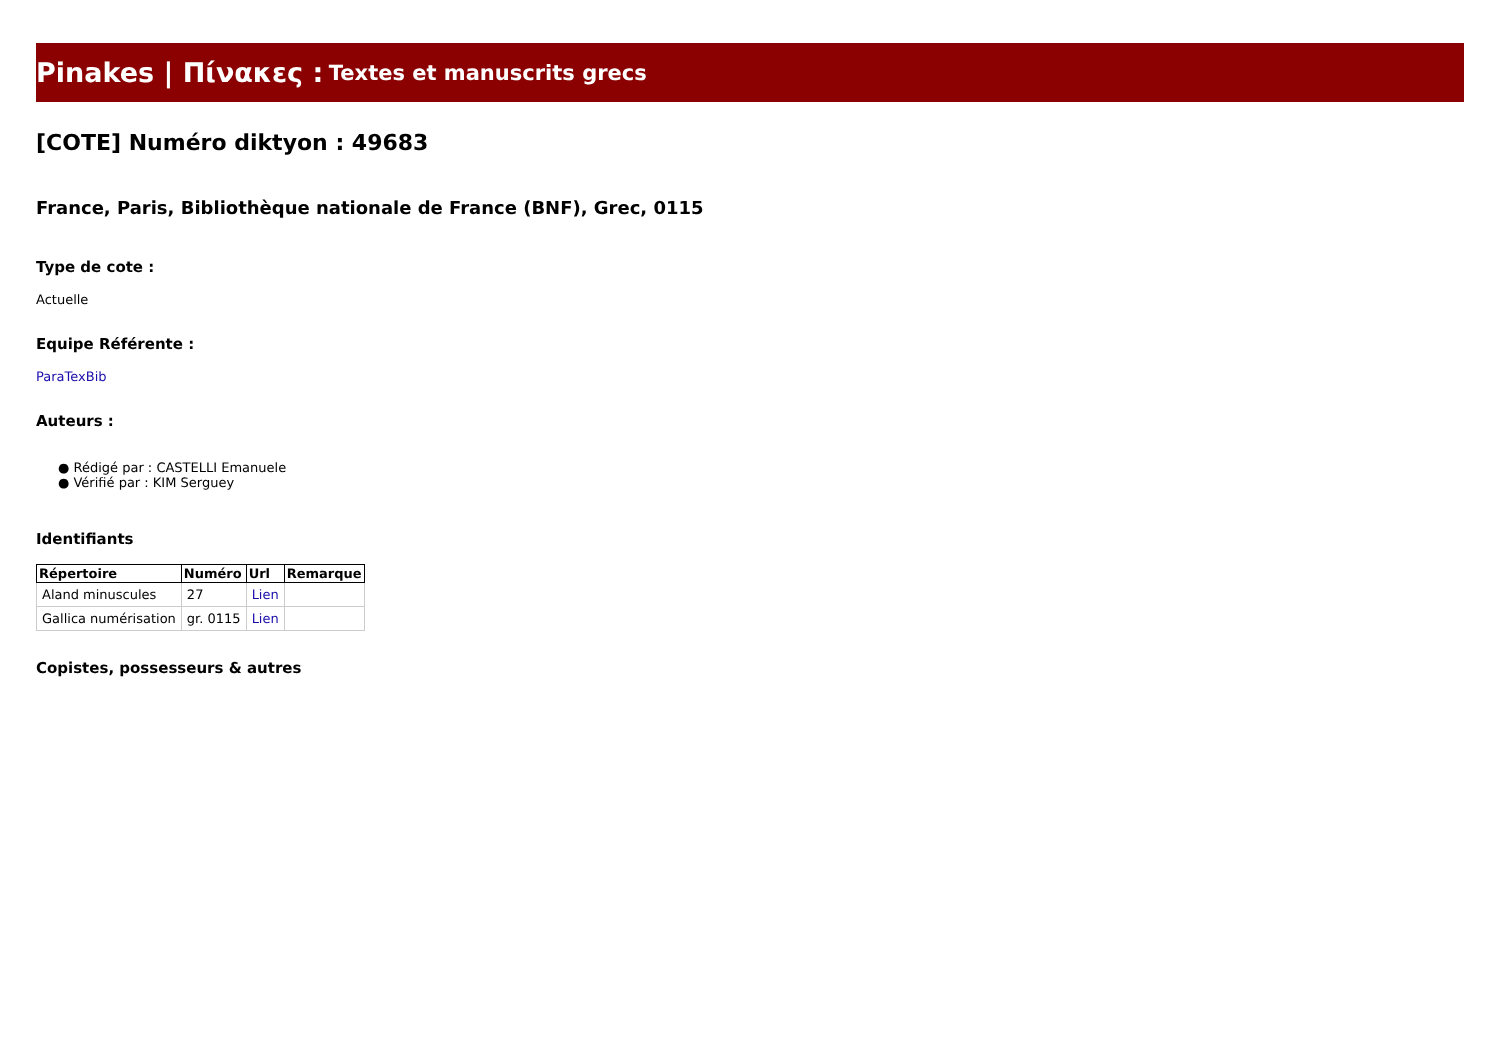Pinakes | Πίνακες : Textes et manuscrits grecs
[COTE] Numéro diktyon : 49683
France, Paris, Bibliothèque nationale de France (BNF), Grec, 0115
Type de cote :
Actuelle
Equipe Référente :
ParaTexBib
Auteurs :
● Rédigé par : CASTELLI Emanuele
● Vérifié par : KIM Serguey
Identifiants
| Répertoire | Numéro | Url | Remarque |
| --- | --- | --- | --- |
| Aland minuscules | 27 | Lien | |
| Gallica numérisation | gr. 0115 | Lien | |
Copistes, possesseurs & autres